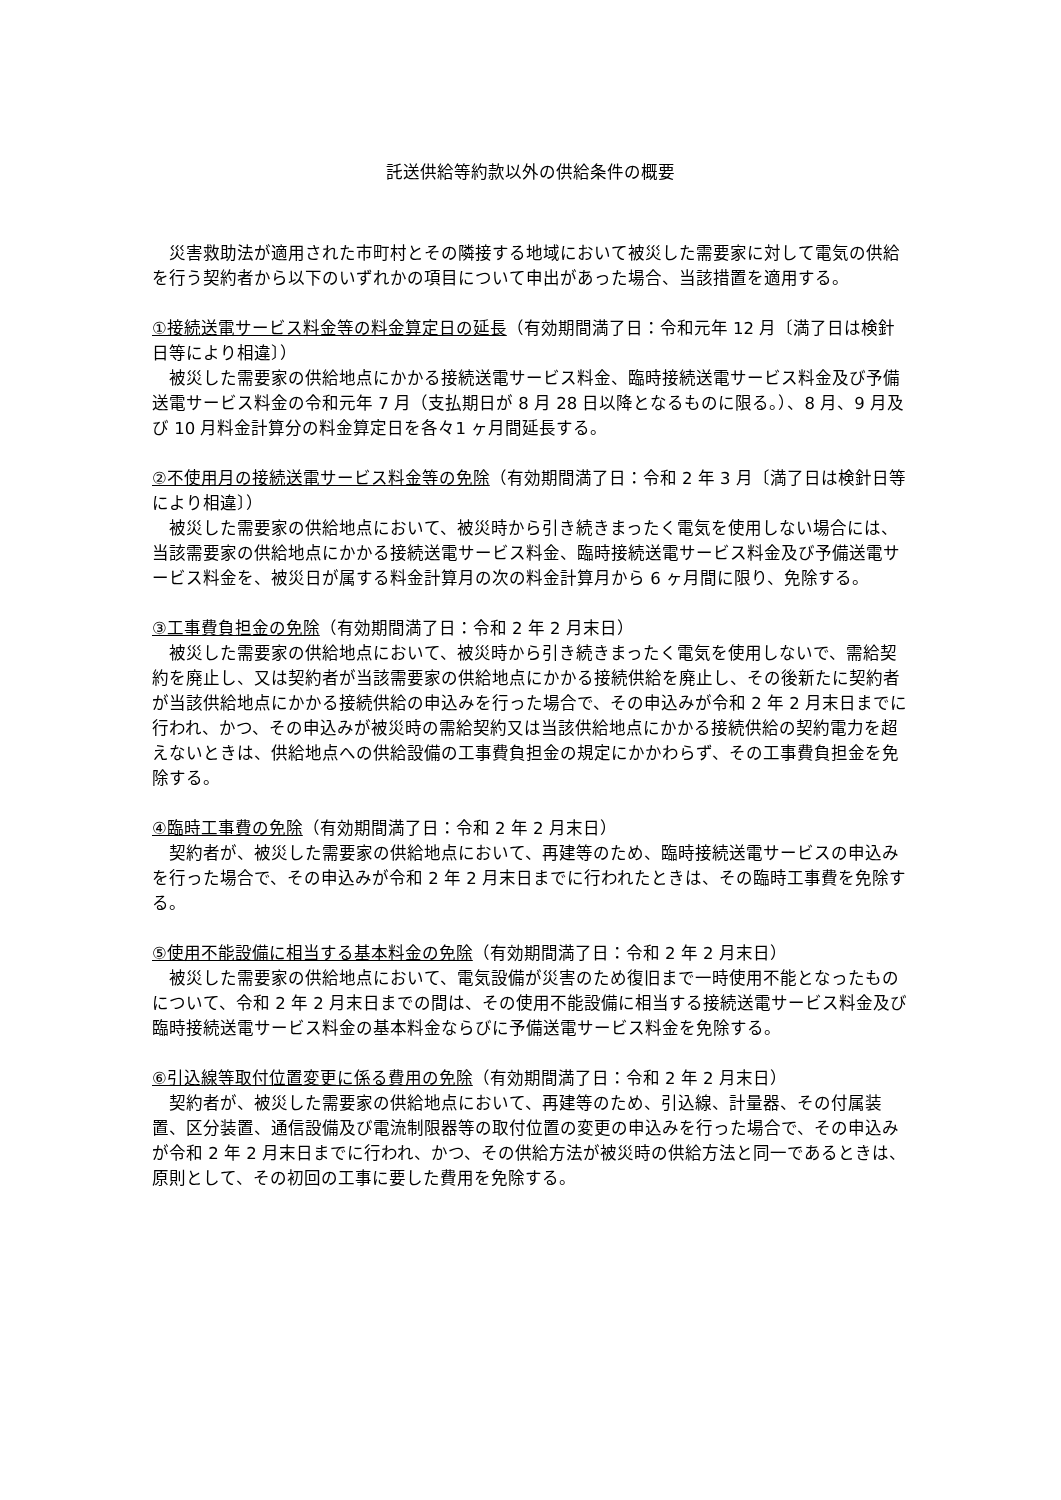託送供給等約款以外の供給条件の概要
　災害救助法が適用された市町村とその隣接する地域において被災した需要家に対して電気の供給を行う契約者から以下のいずれかの項目について申出があった場合、当該措置を適用する。
①接続送電サービス料金等の料金算定日の延長（有効期間満了日：令和元年 12 月〔満了日は検針日等により相違〕）
　被災した需要家の供給地点にかかる接続送電サービス料金、臨時接続送電サービス料金及び予備送電サービス料金の令和元年 7 月（支払期日が 8 月 28 日以降となるものに限る。）、8 月、9 月及び 10 月料金計算分の料金算定日を各々1 ヶ月間延長する。
②不使用月の接続送電サービス料金等の免除（有効期間満了日：令和 2 年 3 月〔満了日は検針日等により相違〕）
　被災した需要家の供給地点において、被災時から引き続きまったく電気を使用しない場合には、当該需要家の供給地点にかかる接続送電サービス料金、臨時接続送電サービス料金及び予備送電サービス料金を、被災日が属する料金計算月の次の料金計算月から 6 ヶ月間に限り、免除する。
③工事費負担金の免除（有効期間満了日：令和 2 年 2 月末日）
　被災した需要家の供給地点において、被災時から引き続きまったく電気を使用しないで、需給契約を廃止し、又は契約者が当該需要家の供給地点にかかる接続供給を廃止し、その後新たに契約者が当該供給地点にかかる接続供給の申込みを行った場合で、その申込みが令和 2 年 2 月末日までに行われ、かつ、その申込みが被災時の需給契約又は当該供給地点にかかる接続供給の契約電力を超えないときは、供給地点への供給設備の工事費負担金の規定にかかわらず、その工事費負担金を免除する。
④臨時工事費の免除（有効期間満了日：令和 2 年 2 月末日）
　契約者が、被災した需要家の供給地点において、再建等のため、臨時接続送電サービスの申込みを行った場合で、その申込みが令和 2 年 2 月末日までに行われたときは、その臨時工事費を免除する。
⑤使用不能設備に相当する基本料金の免除（有効期間満了日：令和 2 年 2 月末日）
　被災した需要家の供給地点において、電気設備が災害のため復旧まで一時使用不能となったものについて、令和 2 年 2 月末日までの間は、その使用不能設備に相当する接続送電サービス料金及び臨時接続送電サービス料金の基本料金ならびに予備送電サービス料金を免除する。
⑥引込線等取付位置変更に係る費用の免除（有効期間満了日：令和 2 年 2 月末日）
　契約者が、被災した需要家の供給地点において、再建等のため、引込線、計量器、その付属装置、区分装置、通信設備及び電流制限器等の取付位置の変更の申込みを行った場合で、その申込みが令和 2 年 2 月末日までに行われ、かつ、その供給方法が被災時の供給方法と同一であるときは、原則として、その初回の工事に要した費用を免除する。